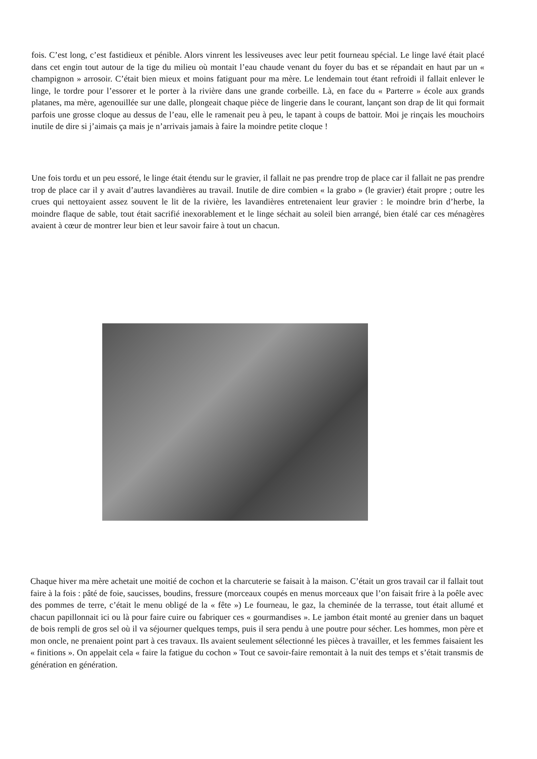fois. C’est long, c’est fastidieux et pénible. Alors vinrent les lessiveuses avec leur petit fourneau spécial. Le linge lavé était placé dans cet engin tout autour de la tige du milieu où montait l’eau chaude venant du foyer du bas et se répandait en haut par un « champignon » arrosoir. C’était bien mieux et moins fatiguant pour ma mère. Le lendemain tout étant refroidi il fallait enlever le linge, le tordre pour l’essorer et le porter à la rivière dans une grande corbeille. Là, en face du « Parterre » école aux grands platanes, ma mère, agenouillée sur une dalle, plongeait chaque pièce de lingerie dans le courant, lançant son drap de lit qui formait parfois une grosse cloque au dessus de l’eau, elle le ramenait peu à peu, le tapant à coups de battoir. Moi je rinçais les mouchoirs inutile de dire si j’aimais ça mais je n’arrivais jamais à faire la moindre petite cloque !
Une fois tordu et un peu essoré, le linge était étendu sur le gravier, il fallait ne pas prendre trop de place car il fallait ne pas prendre trop de place car il y avait d’autres lavandières au travail. Inutile de dire combien « la grabo » (le gravier) était propre ; outre les crues qui nettoyaient assez souvent le lit de la rivière, les lavandières entretenaient leur gravier : le moindre brin d’herbe, la moindre flaque de sable, tout était sacrifié inexorablement et le linge séchait au soleil bien arrangé, bien étalé car ces ménagères avaient à cœur de montrer leur bien et leur savoir faire à tout un chacun.
Chaque hiver ma mère achetait une moitié de cochon et la charcuterie se faisait à la maison. C’était un gros travail car il fallait tout faire à la fois : pâté de foie, saucisses, boudins, fressure (morceaux coupés en menus morceaux que l’on faisait frire à la poêle avec des pommes de terre, c’était le menu obligé de la « fête ») Le fourneau, le gaz, la cheminée de la terrasse, tout était allumé et chacun papillonnait ici ou là pour faire cuire ou fabriquer ces « gourmandises ». Le jambon était monté au grenier dans un baquet de bois rempli de gros sel où il va séjourner quelques temps, puis il sera pendu à une poutre pour sécher. Les hommes, mon père et mon oncle, ne prenaient point part à ces travaux. Ils avaient seulement sélectionné les pièces à travailler, et les femmes faisaient les « finitions ». On appelait cela « faire la fatigue du cochon » Tout ce savoir-faire remontait à la nuit des temps et s’était transmis de génération en génération.